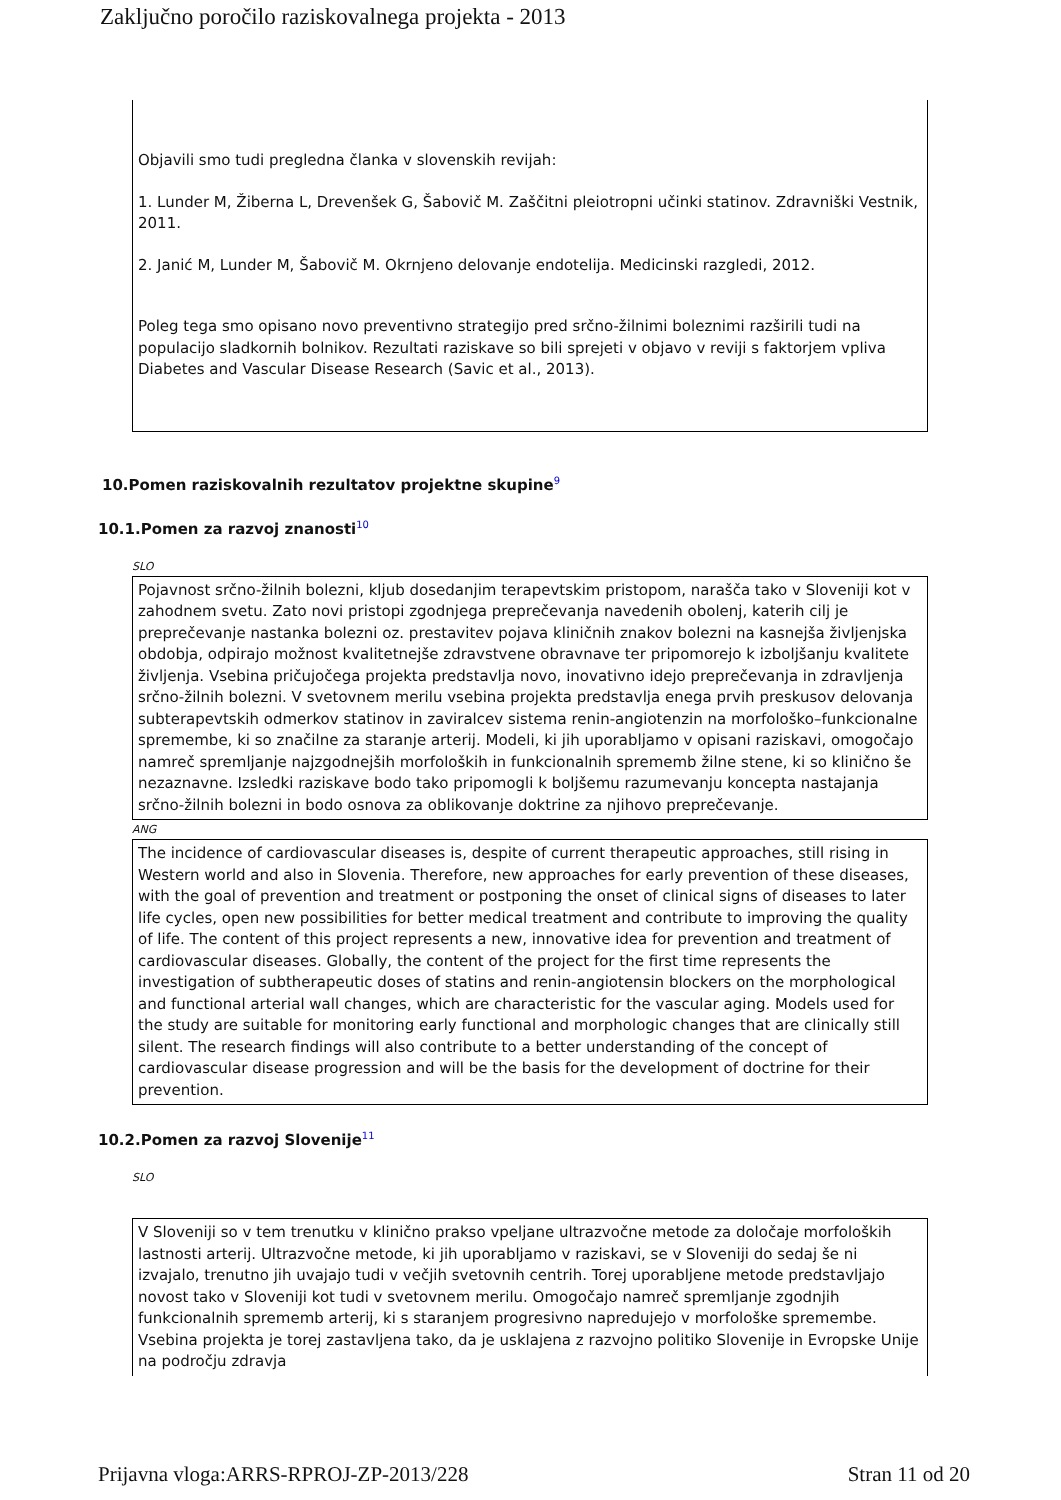Zaključno poročilo raziskovalnega projekta - 2013
Objavili smo tudi pregledna članka v slovenskih revijah:
1. Lunder M, Žiberna L, Drevenšek G, Šabovič M. Zaščitni pleiotropni učinki statinov. Zdravniški Vestnik, 2011.
2. Janić M, Lunder M, Šabovič M. Okrnjeno delovanje endotelija. Medicinski razgledi, 2012.
Poleg tega smo opisano novo preventivno strategijo pred srčno-žilnimi boleznimi razširili tudi na populacijo sladkornih bolnikov. Rezultati raziskave so bili sprejeti v objavo v reviji s faktorjem vpliva Diabetes and Vascular Disease Research (Savic et al., 2013).
10.Pomen raziskovalnih rezultatov projektne skupine<sup>9</sup>
10.1.Pomen za razvoj znanosti<sup>10</sup>
SLO
Pojavnost srčno-žilnih bolezni, kljub dosedanjim terapevtskim pristopom, narašča tako v Sloveniji kot v zahodnem svetu. Zato novi pristopi zgodnjega preprečevanja navedenih obolenj, katerih cilj je preprečevanje nastanka bolezni oz. prestavitev pojava kliničnih znakov bolezni na kasnejša življenjska obdobja, odpirajo možnost kvalitetnejše zdravstvene obravnave ter pripomorejo k izboljšanju kvalitete življenja. Vsebina pričujočega projekta predstavlja novo, inovativno idejo preprečevanja in zdravljenja srčno-žilnih bolezni. V svetovnem merilu vsebina projekta predstavlja enega prvih preskusov delovanja subterapevtskih odmerkov statinov in zaviralcev sistema renin-angiotenzin na morfološko–funkcionalne spremembe, ki so značilne za staranje arterij. Modeli, ki jih uporabljamo v opisani raziskavi, omogočajo namreč spremljanje najzgodnejših morfoloških in funkcionalnih sprememb žilne stene, ki so klinično še nezaznavne. Izsledki raziskave bodo tako pripomogli k boljšemu razumevanju koncepta nastajanja srčno-žilnih bolezni in bodo osnova za oblikovanje doktrine za njihovo preprečevanje.
ANG
The incidence of cardiovascular diseases is, despite of current therapeutic approaches, still rising in Western world and also in Slovenia. Therefore, new approaches for early prevention of these diseases, with the goal of prevention and treatment or postponing the onset of clinical signs of diseases to later life cycles, open new possibilities for better medical treatment and contribute to improving the quality of life. The content of this project represents a new, innovative idea for prevention and treatment of cardiovascular diseases. Globally, the content of the project for the first time represents the investigation of subtherapeutic doses of statins and renin-angiotensin blockers on the morphological and functional arterial wall changes, which are characteristic for the vascular aging. Models used for the study are suitable for monitoring early functional and morphologic changes that are clinically still silent. The research findings will also contribute to a better understanding of the concept of cardiovascular disease progression and will be the basis for the development of doctrine for their prevention.
10.2.Pomen za razvoj Slovenije<sup>11</sup>
SLO
V Sloveniji so v tem trenutku v klinično prakso vpeljane ultrazvočne metode za določaje morfoloških lastnosti arterij. Ultrazvočne metode, ki jih uporabljamo v raziskavi, se v Sloveniji do sedaj še ni izvajalo, trenutno jih uvajajo tudi v večjih svetovnih centrih. Torej uporabljene metode predstavljajo novost tako v Sloveniji kot tudi v svetovnem merilu. Omogočajo namreč spremljanje zgodnjih funkcionalnih sprememb arterij, ki s staranjem progresivno napredujejo v morfološke spremembe. Vsebina projekta je torej zastavljena tako, da je usklajena z razvojno politiko Slovenije in Evropske Unije na področju zdravja
Prijavna vloga:ARRS-RPROJ-ZP-2013/228 Stran 11 od 20